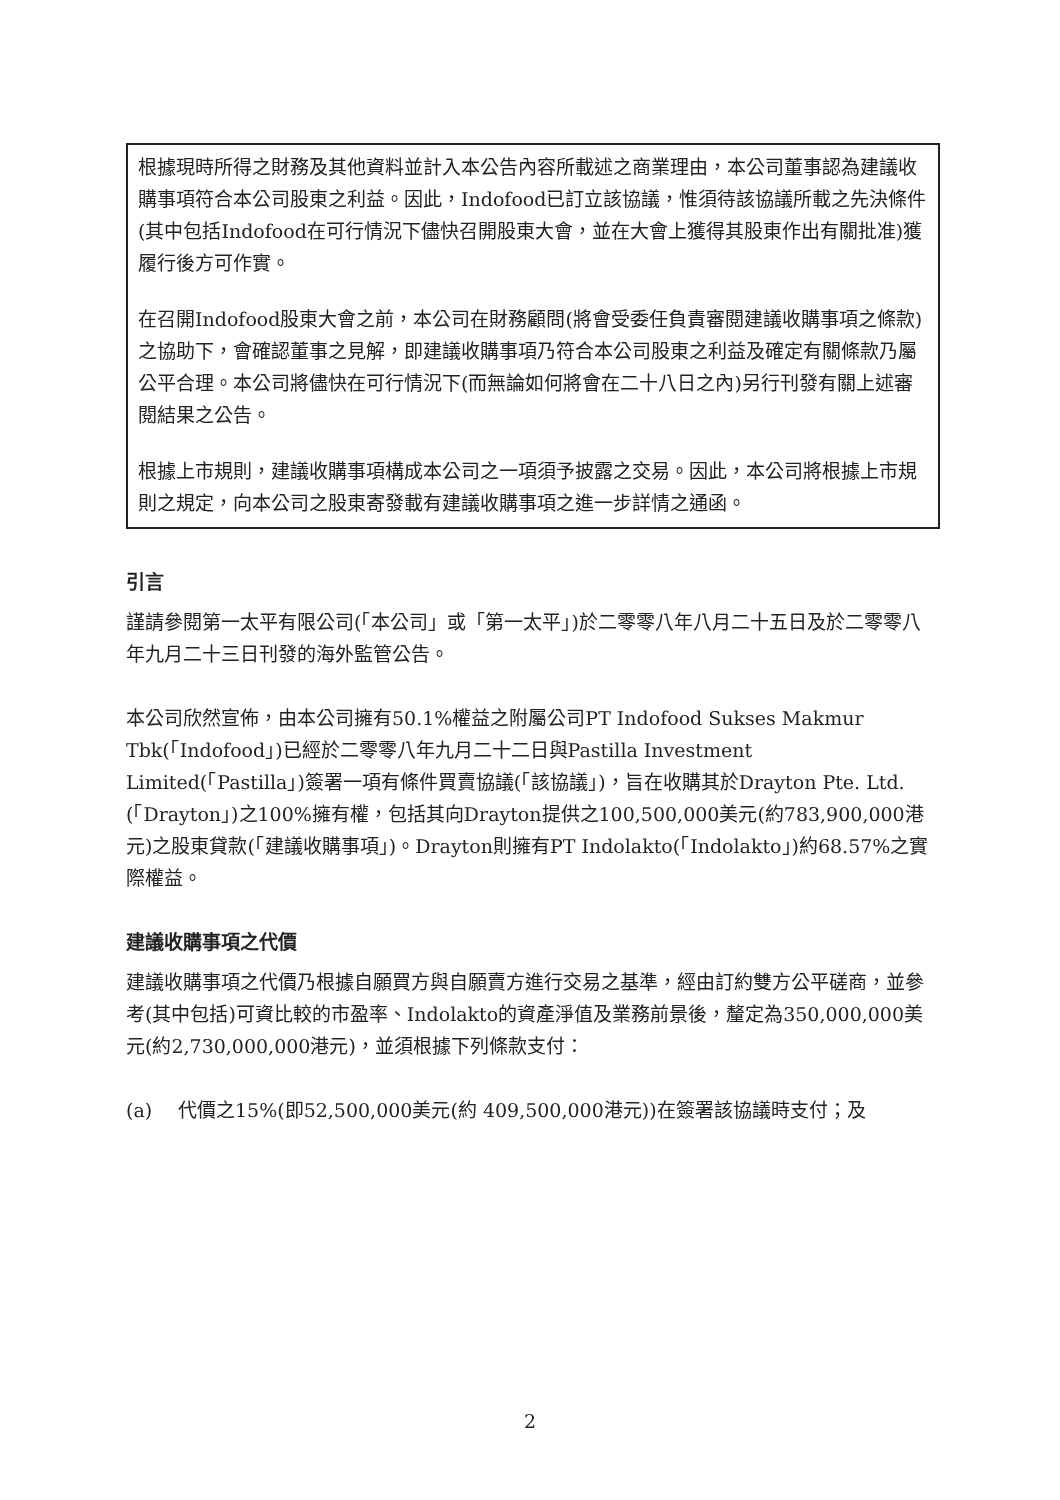根據現時所得之財務及其他資料並計入本公告內容所載述之商業理由，本公司董事認為建議收購事項符合本公司股東之利益。因此，Indofood已訂立該協議，惟須待該協議所載之先決條件(其中包括Indofood在可行情況下儘快召開股東大會，並在大會上獲得其股東作出有關批准)獲履行後方可作實。
在召開Indofood股東大會之前，本公司在財務顧問(將會受委任負責審閱建議收購事項之條款)之協助下，會確認董事之見解，即建議收購事項乃符合本公司股東之利益及確定有關條款乃屬公平合理。本公司將儘快在可行情況下(而無論如何將會在二十八日之內)另行刊發有關上述審閱結果之公告。
根據上市規則，建議收購事項構成本公司之一項須予披露之交易。因此，本公司將根據上市規則之規定，向本公司之股東寄發載有建議收購事項之進一步詳情之通函。
引言
謹請參閱第一太平有限公司(「本公司」或「第一太平」)於二零零八年八月二十五日及於二零零八年九月二十三日刊發的海外監管公告。
本公司欣然宣佈，由本公司擁有50.1%權益之附屬公司PT Indofood Sukses Makmur Tbk(「Indofood」)已經於二零零八年九月二十二日與Pastilla Investment Limited(「Pastilla」)簽署一項有條件買賣協議(「該協議」)，旨在收購其於Drayton Pte. Ltd.(「Drayton」)之100%擁有權，包括其向Drayton提供之100,500,000美元(約783,900,000港元)之股東貸款(「建議收購事項」)。Drayton則擁有PT Indolakto(「Indolakto」)約68.57%之實際權益。
建議收購事項之代價
建議收購事項之代價乃根據自願買方與自願賣方進行交易之基準，經由訂約雙方公平磋商，並參考(其中包括)可資比較的市盈率、Indolakto的資產淨值及業務前景後，釐定為350,000,000美元(約2,730,000,000港元)，並須根據下列條款支付：
(a) 代價之15%(即52,500,000美元(約 409,500,000港元))在簽署該協議時支付；及
2